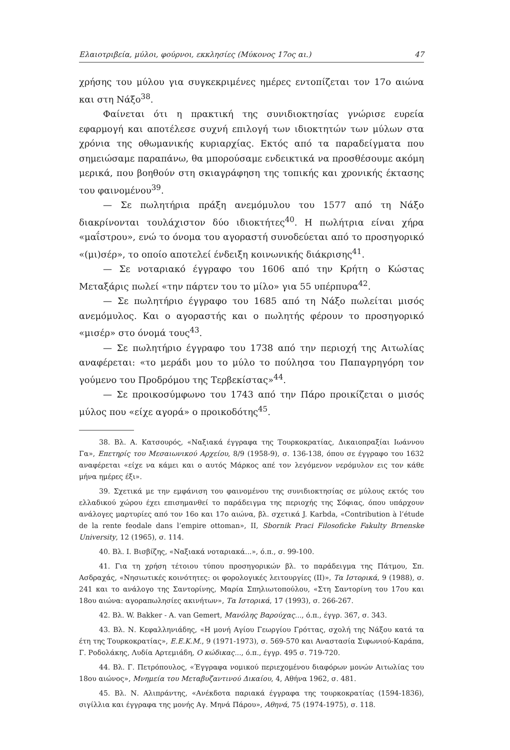Ελαιοτριβεία, μύλοι, φούρνοι, εκκλησίες (Μύκονος 17ος αι.) 47
χρήσης του μύλου για συγκεκριμένες ημέρες εντοπίζεται τον 17ο αιώνα και στη Νάξο<sup>38</sup>.
Φαίνεται ότι η πρακτική της συνιδιοκτησίας γνώρισε ευρεία εφαρμογή και αποτέλεσε συχνή επιλογή των ιδιοκτητών των μύλων στα χρόνια της οθωμανικής κυριαρχίας. Εκτός από τα παραδείγματα που σημειώσαμε παραπάνω, θα μπορούσαμε ενδεικτικά να προσθέσουμε ακόμη μερικά, που βοηθούν στη σκιαγράφηση της τοπικής και χρονικής έκτασης του φαινομένου<sup>39</sup>.
— Σε πωλητήρια πράξη ανεμόμυλου του 1577 από τη Νάξο διακρίνονται τουλάχιστον δύο ιδιοκτήτες<sup>40</sup>. Η πωλήτρια είναι χήρα «μαΐστρου», ενώ το όνομα του αγοραστή συνοδεύεται από το προσηγορικό «(μι)σέρ», το οποίο αποτελεί ένδειξη κοινωνικής διάκρισης<sup>41</sup>.
— Σε νοταριακό έγγραφο του 1606 από την Κρήτη ο Κώστας Μεταξάρις πωλεί «την πάρτεν του το μίλο» για 55 υπέρπυρα<sup>42</sup>.
— Σε πωλητήριο έγγραφο του 1685 από τη Νάξο πωλείται μισός ανεμόμυλος. Και ο αγοραστής και ο πωλητής φέρουν το προσηγορικό «μισέρ» στο όνομά τους<sup>43</sup>.
— Σε πωλητήριο έγγραφο του 1738 από την περιοχή της Αιτωλίας αναφέρεται: «το μεράδι μου το μύλο το πούλησα του Παπαγρηγόρη τον γούμενο του Προδρόμου της Τερβεκίστας»<sup>44</sup>.
— Σε προικοσύμφωνο του 1743 από την Πάρο προικίζεται ο μισός μύλος που «είχε αγορά» ο προικοδότης<sup>45</sup>.
38. Βλ. Α. Κατσουρός, «Ναξιακά έγγραφα της Τουρκοκρατίας, Δικαιοπραξίαι Ιωάννου Γα», Επετηρίς του Μεσαιωνικού Αρχείου, 8/9 (1958-9), σ. 136-138, όπου σε έγγραφο του 1632 αναφέρεται «είχε να κάμει και ο αυτός Μάρκος απέ τον λεγόμενον νερόμυλον εις τον κάθε μήνα ημέρες έξι».
39. Σχετικά με την εμφάνιση του φαινομένου της συνιδιοκτησίας σε μύλους εκτός του ελλαδικού χώρου έχει επισημανθεί το παράδειγμα της περιοχής της Σόφιας, όπου υπάρχουν ανάλογες μαρτυρίες από τον 16ο και 17ο αιώνα, βλ. σχετικά J. Karbda, «Contribution à l’étude de la rente feodale dans l’empire ottoman», II, Sbornik Praci Filosoficke Fakulty Brnenske University, 12 (1965), σ. 114.
40. Βλ. Ι. Βισβίζης, «Ναξιακά νοταριακά...», ό.π., σ. 99-100.
41. Για τη χρήση τέτοιου τύπου προσηγορικών βλ. το παράδειγμα της Πάτμου, Σπ. Ασδραχάς, «Νησιωτικές κοινότητες: οι φορολογικές λειτουργίες (II)», Τα Ιστορικά, 9 (1988), σ. 241 και το ανάλογο της Σαντορίνης, Μαρία Σπηλιωτοπούλου, «Στη Σαντορίνη του 17ου και 18ου αιώνα: αγοραπωλησίες ακινήτων», Τα Ιστορικά, 17 (1993), σ. 266-267.
42. Βλ. W. Bakker - A. van Gemert, Μανόλης Βαρούχας..., ό.π., έγγρ. 367, σ. 343.
43. Βλ. Ν. Κεφαλληνιάδης, «Η μονή Αγίου Γεωργίου Γρόττας, σχολή της Νάξου κατά τα έτη της Τουρκοκρατίας», Ε.Ε.Κ.Μ., 9 (1971-1973), σ. 569-570 και Αναστασία Σιφωνιού-Καράπα, Γ. Ροδολάκης, Λυδία Αρτεμιάδη, Ο κώδικας..., ό.π., έγγρ. 495 σ. 719-720.
44. Βλ. Γ. Πετρόπουλος, «Έγγραφα νομικού περιεχομένου διαφόρων μονών Αιτωλίας του 18ου αιώνος», Μνημεία του Μεταβυζαντινού Δικαίου, 4, Αθήνα 1962, σ. 481.
45. Βλ. Ν. Αλιπράντης, «Ανέκδοτα παριακά έγγραφα της τουρκοκρατίας (1594-1836), σιγίλλια και έγγραφα της μονής Αγ. Μηνά Πάρου», Αθηνά, 75 (1974-1975), σ. 118.